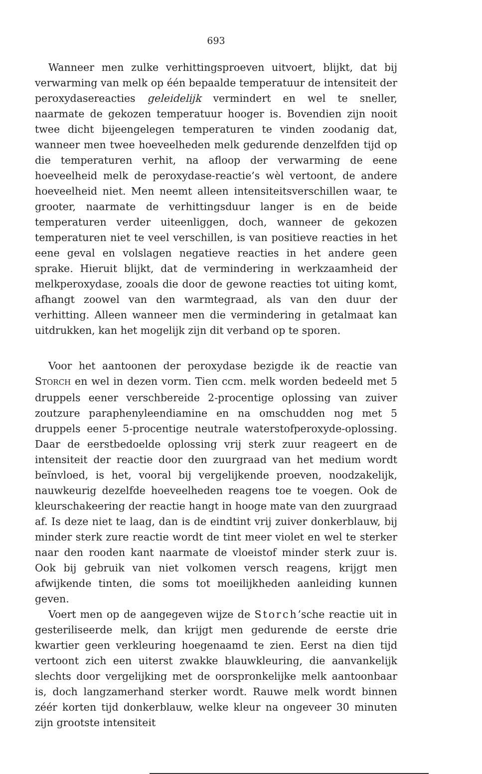693
Wanneer men zulke verhittingsproeven uitvoert, blijkt, dat bij verwarming van melk op één bepaalde temperatuur de intensiteit der peroxydasereacties geleidelijk vermindert en wel te sneller, naarmate de gekozen temperatuur hooger is. Bovendien zijn nooit twee dicht bijeengelegen temperaturen te vinden zoodanig dat, wanneer men twee hoeveelheden melk gedurende denzelfden tijd op die temperaturen verhit, na afloop der verwarming de eene hoeveelheid melk de peroxydase-reactie’s wèl vertoont, de andere hoeveelheid niet. Men neemt alleen intensiteitsverschillen waar, te grooter, naarmate de verhittingsduur langer is en de beide temperaturen verder uiteenliggen, doch, wanneer de gekozen temperaturen niet te veel verschillen, is van positieve reacties in het eene geval en volslagen negatieve reacties in het andere geen sprake. Hieruit blijkt, dat de vermindering in werkzaamheid der melkperoxydase, zooals die door de gewone reacties tot uiting komt, afhangt zoowel van den warmtegraad, als van den duur der verhitting. Alleen wanneer men die vermindering in getalmaat kan uitdrukken, kan het mogelijk zijn dit verband op te sporen.
Voor het aantoonen der peroxydase bezigde ik de reactie van STORCH en wel in dezen vorm. Tien ccm. melk worden bedeeld met 5 druppels eener verschbereide 2-procentige oplossing van zuiver zoutzure paraphenyleendiamine en na omschudden nog met 5 druppels eener 5-procentige neutrale waterstofperoxyde-oplossing. Daar de eerstbedoelde oplossing vrij sterk zuur reageert en de intensiteit der reactie door den zuurgraad van het medium wordt beïnvloed, is het, vooral bij vergelijkende proeven, noodzakelijk, nauwkeurig dezelfde hoeveelheden reagens toe te voegen. Ook de kleurschakeering der reactie hangt in hooge mate van den zuurgraad af. Is deze niet te laag, dan is de eindtint vrij zuiver donkerblauw, bij minder sterk zure reactie wordt de tint meer violet en wel te sterker naar den rooden kant naarmate de vloeistof minder sterk zuur is. Ook bij gebruik van niet volkomen versch reagens, krijgt men afwijkende tinten, die soms tot moeilijkheden aanleiding kunnen geven.
Voert men op de aangegeven wijze de Storch’sche reactie uit in gesteriliseerde melk, dan krijgt men gedurende de eerste drie kwartier geen verkleuring hoegenaamd te zien. Eerst na dien tijd vertoont zich een uiterst zwakke blauwkleuring, die aanvankelijk slechts door vergelijking met de oorspronkelijke melk aantoonbaar is, doch langzamerhand sterker wordt. Rauwe melk wordt binnen zéér korten tijd donkerblauw, welke kleur na ongeveer 30 minuten zijn grootste intensiteit